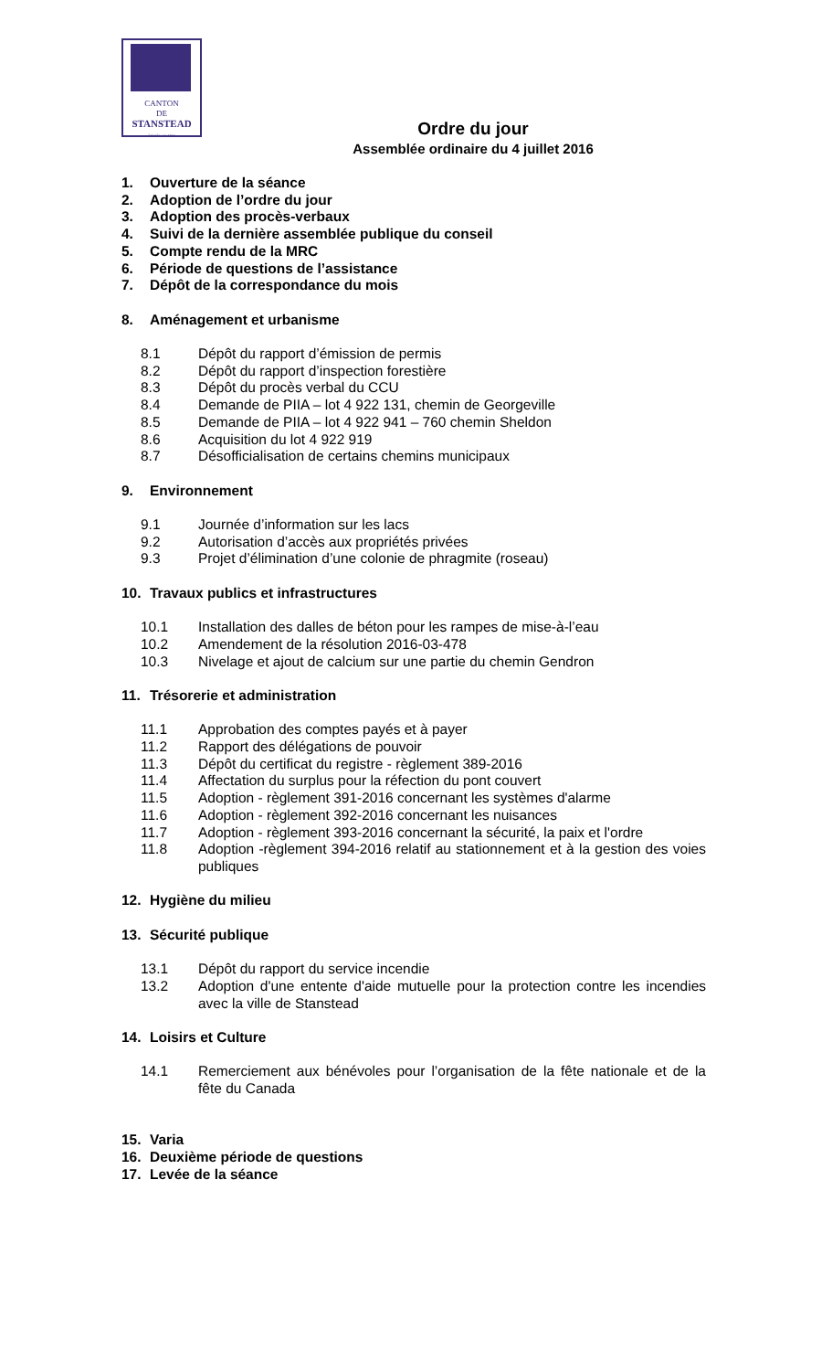CANTON
DE
STANSTEAD
ÉRIGÉE EN 1855
Ordre du jour
Assemblée ordinaire du 4 juillet 2016
1. Ouverture de la séance
2. Adoption de l’ordre du jour
3. Adoption des procès-verbaux
4. Suivi de la dernière assemblée publique du conseil
5. Compte rendu de la MRC
6. Période de questions de l’assistance
7. Dépôt de la correspondance du mois
8. Aménagement et urbanisme
8.1 Dépôt du rapport d’émission de permis
8.2 Dépôt du rapport d’inspection forestière
8.3 Dépôt du procès verbal du CCU
8.4 Demande de PIIA – lot 4 922 131, chemin de Georgeville
8.5 Demande de PIIA – lot 4 922 941 – 760 chemin Sheldon
8.6 Acquisition du lot 4 922 919
8.7 Désofficialisation de certains chemins municipaux
9. Environnement
9.1 Journée d’information sur les lacs
9.2 Autorisation d’accès aux propriétés privées
9.3 Projet d’élimination d’une colonie de phragmite (roseau)
10. Travaux publics et infrastructures
10.1 Installation des dalles de béton pour les rampes de mise-à-l’eau
10.2 Amendement de la résolution 2016-03-478
10.3 Nivelage et ajout de calcium sur une partie du chemin Gendron
11. Trésorerie et administration
11.1 Approbation des comptes payés et à payer
11.2 Rapport des délégations de pouvoir
11.3 Dépôt du certificat du registre - règlement 389-2016
11.4 Affectation du surplus pour la réfection du pont couvert
11.5 Adoption - règlement 391-2016 concernant les systèmes d'alarme
11.6 Adoption - règlement 392-2016 concernant les nuisances
11.7 Adoption - règlement 393-2016 concernant la sécurité, la paix et l'ordre
11.8 Adoption -règlement 394-2016 relatif au stationnement et à la gestion des voies publiques
12. Hygiène du milieu
13. Sécurité publique
13.1 Dépôt du rapport du service incendie
13.2 Adoption d'une entente d'aide mutuelle pour la protection contre les incendies avec la ville de Stanstead
14. Loisirs et Culture
14.1 Remerciement aux bénévoles pour l’organisation de la fête nationale et de la fête du Canada
15. Varia
16. Deuxième période de questions
17. Levée de la séance